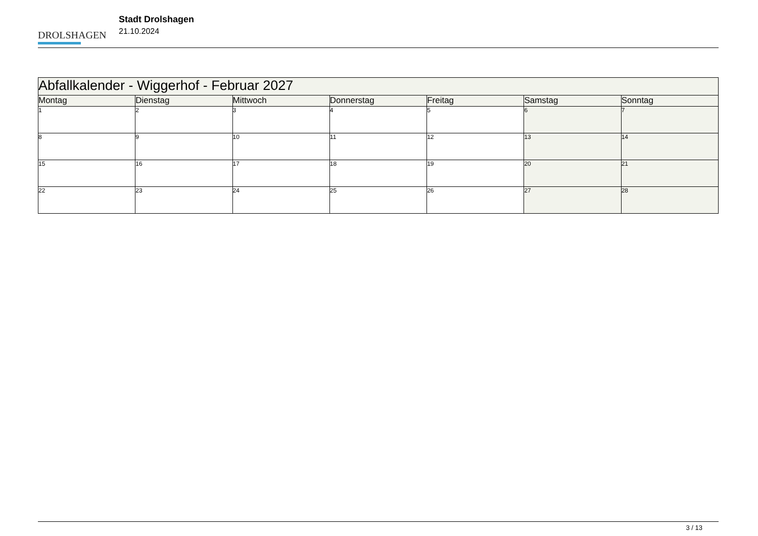DROLSHAGEN
Stadt Drolshagen
21.10.2024
| Abfallkalender - Wiggerhof - Februar 2027 | | | | | | |
| Montag | Dienstag | Mittwoch | Donnerstag | Freitag | Samstag | Sonntag |
| 1 | 2 | 3 | 4 | 5 | 6 | 7 |
| 8 | 9 | 10 | 11 | 12 | 13 | 14 |
| 15 | 16 | 17 | 18 | 19 | 20 | 21 |
| 22 | 23 | 24 | 25 | 26 | 27 | 28 |
3 / 13